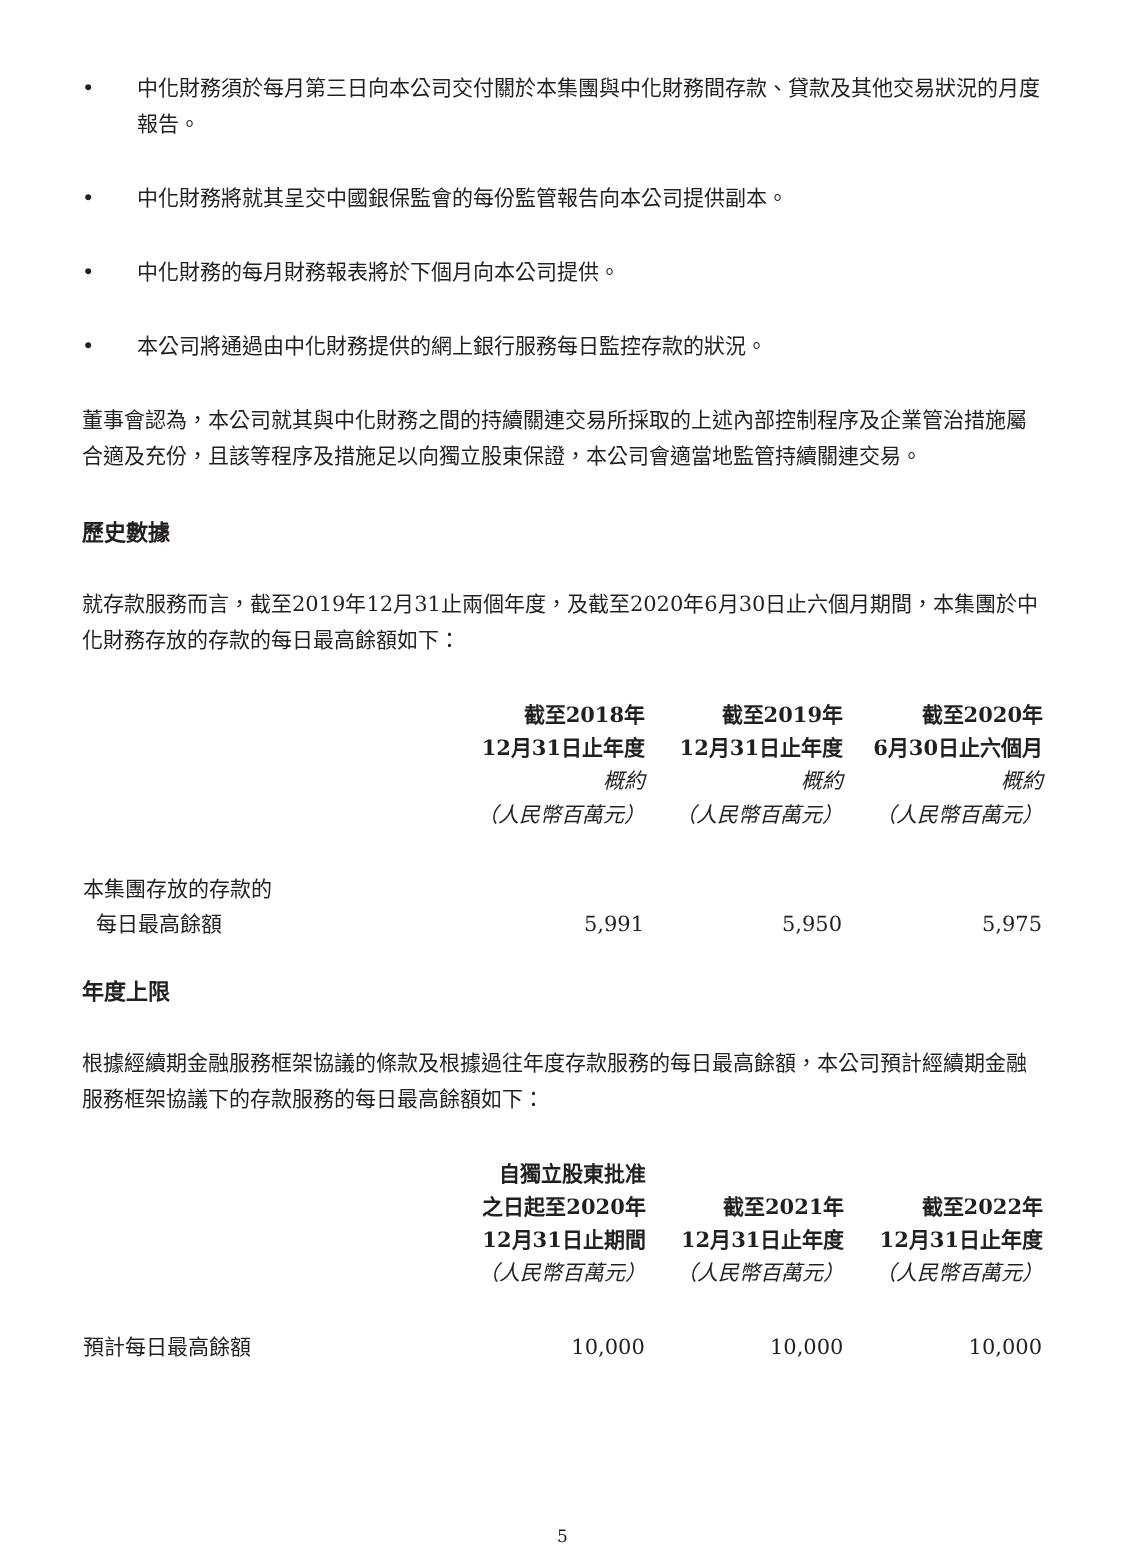• 中化財務須於每月第三日向本公司交付關於本集團與中化財務間存款、貸款及其他交易狀況的月度報告。
• 中化財務將就其呈交中國銀保監會的每份監管報告向本公司提供副本。
• 中化財務的每月財務報表將於下個月向本公司提供。
• 本公司將通過由中化財務提供的網上銀行服務每日監控存款的狀況。
董事會認為，本公司就其與中化財務之間的持續關連交易所採取的上述內部控制程序及企業管治措施屬合適及充份，且該等程序及措施足以向獨立股東保證，本公司會適當地監管持續關連交易。
歷史數據
就存款服務而言，截至2019年12月31止兩個年度，及截至2020年6月30日止六個月期間，本集團於中化財務存放的存款的每日最高餘額如下：
| | 截至2018年 12月31日止年度 概約 （人民幣百萬元） | 截至2019年 12月31日止年度 概約 （人民幣百萬元） | 截至2020年 6月30日止六個月 概約 （人民幣百萬元） |
| --- | --- | --- | --- |
| 本集團存放的存款的 每日最高餘額 | 5,991 | 5,950 | 5,975 |
年度上限
根據經續期金融服務框架協議的條款及根據過往年度存款服務的每日最高餘額，本公司預計經續期金融服務框架協議下的存款服務的每日最高餘額如下：
| | 自獨立股東批准 之日起至2020年 12月31日止期間 （人民幣百萬元） | 截至2021年 12月31日止年度 （人民幣百萬元） | 截至2022年 12月31日止年度 （人民幣百萬元） |
| --- | --- | --- | --- |
| 預計每日最高餘額 | 10,000 | 10,000 | 10,000 |
5